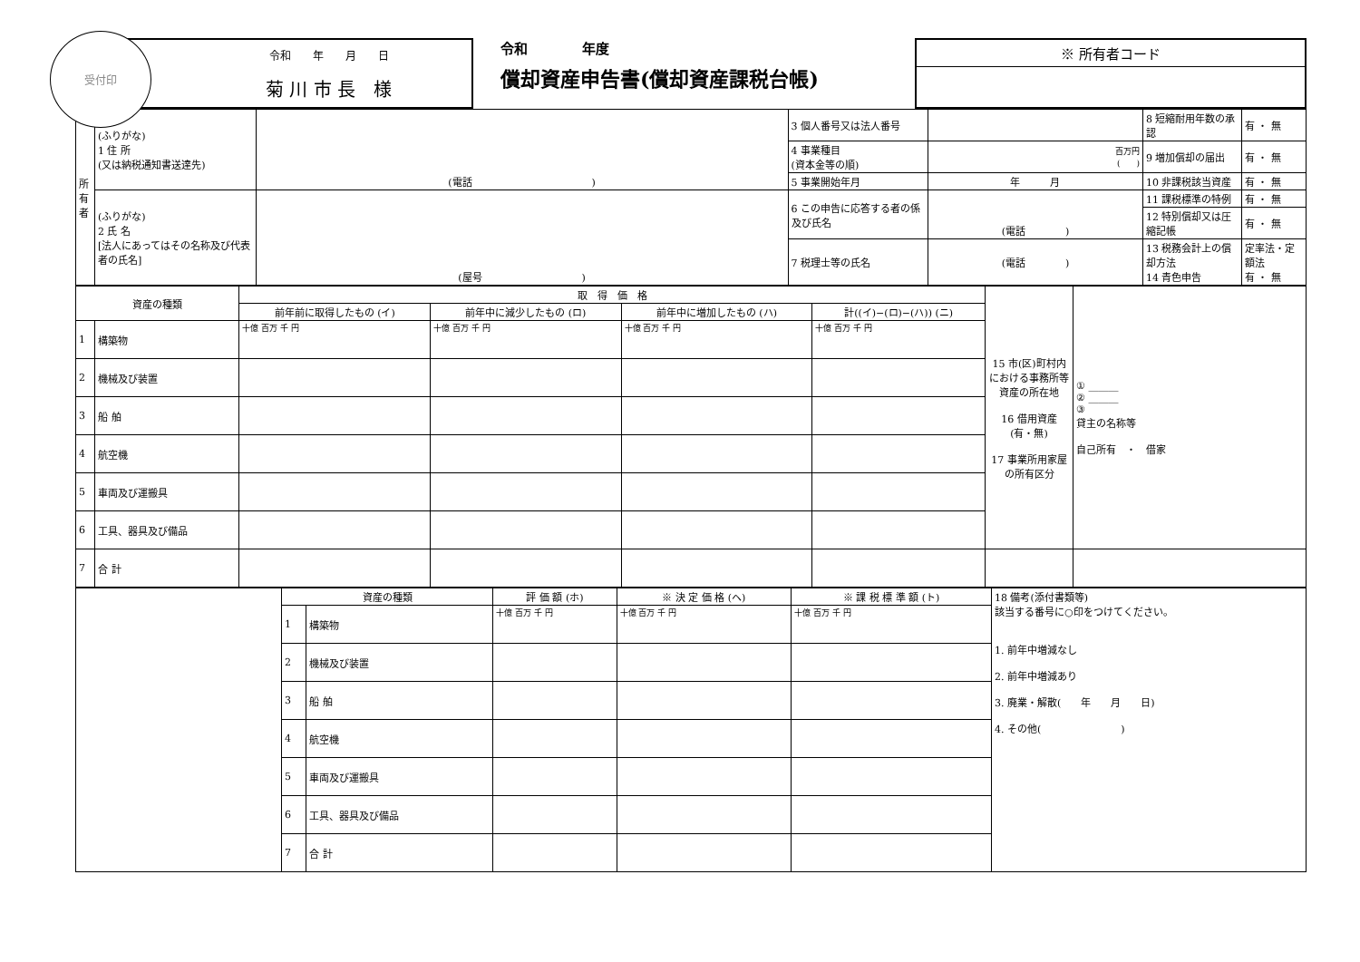受付印
令和　　年　　月　　日
菊 川 市 長　様
令和　　　　年度
償却資産申告書(償却資産課税台帳)
※ 所有者コード
| 所有者 | (ふりがな) 1 住 所 (又は納税通知書送達先) | (電話 ) | 3 個人番号又は法人番号 | | 8 短縮耐用年数の承認 | 有 ・ 無 |
| | | | 4 事業種目 (資本金等の順) | 百万円 ( ) | 9 増加償却の届出 | 有 ・ 無 |
| | | | 5 事業開始年月 | 年 月 | 10 非課税該当資産 | 有 ・ 無 |
| | (ふりがな) 2 氏 名 [法人にあってはその名称及び代表者の氏名] | (屋号 ) | 6 この申告に応答する者の係及び氏名 | (電話 ) | 11 課税標準の特例 | 有 ・ 無 |
| | | | | | 12 特別償却又は圧縮記帳 | 有 ・ 無 |
| | | | 7 税理士等の氏名 | (電話 ) | 13 税務会計上の償却方法 14 青色申告 | 定率法・定額法 有 ・ 無 |
| 資産の種類 | | 取 得 価 格 | | | | 15 市(区)町村内における事務所等資産の所在地 16 借用資産 (有・無) 17 事業所用家屋の所有区分 | ① ______ ② ______ ③ 貸主の名称等 自己所有 ・ 借家 |
| --- | --- | --- | --- | --- | --- | --- | --- |
| | | 前年前に取得したもの (イ) | 前年中に減少したもの (ロ) | 前年中に増加したもの (ハ) | 計((イ)−(ロ)−(ハ)) (ニ) | | |
| 1 | 構築物 | 十億 百万 千 円 | 十億 百万 千 円 | 十億 百万 千 円 | 十億 百万 千 円 | | |
| 2 | 機械及び装置 | | | | | | |
| 3 | 船 舶 | | | | | | |
| 4 | 航空機 | | | | | | |
| 5 | 車両及び運搬具 | | | | | | |
| 6 | 工具、器具及び備品 | | | | | | |
| 7 | 合 計 | | | | | | |
| | 資産の種類 | | 評 価 額 (ホ) | ※ 決 定 価 格 (ヘ) | ※ 課 税 標 準 額 (ト) | 18 備考(添付書類等) 該当する番号に○印をつけてください。 1. 前年中増減なし 2. 前年中増減あり 3. 廃業・解散( 年 月 日) 4. その他( ) |
| | 1 | 構築物 | 十億 百万 千 円 | 十億 百万 千 円 | 十億 百万 千 円 | |
| | 2 | 機械及び装置 | | | | |
| | 3 | 船 舶 | | | | |
| | 4 | 航空機 | | | | |
| | 5 | 車両及び運搬具 | | | | |
| | 6 | 工具、器具及び備品 | | | | |
| | 7 | 合 計 | | | | |